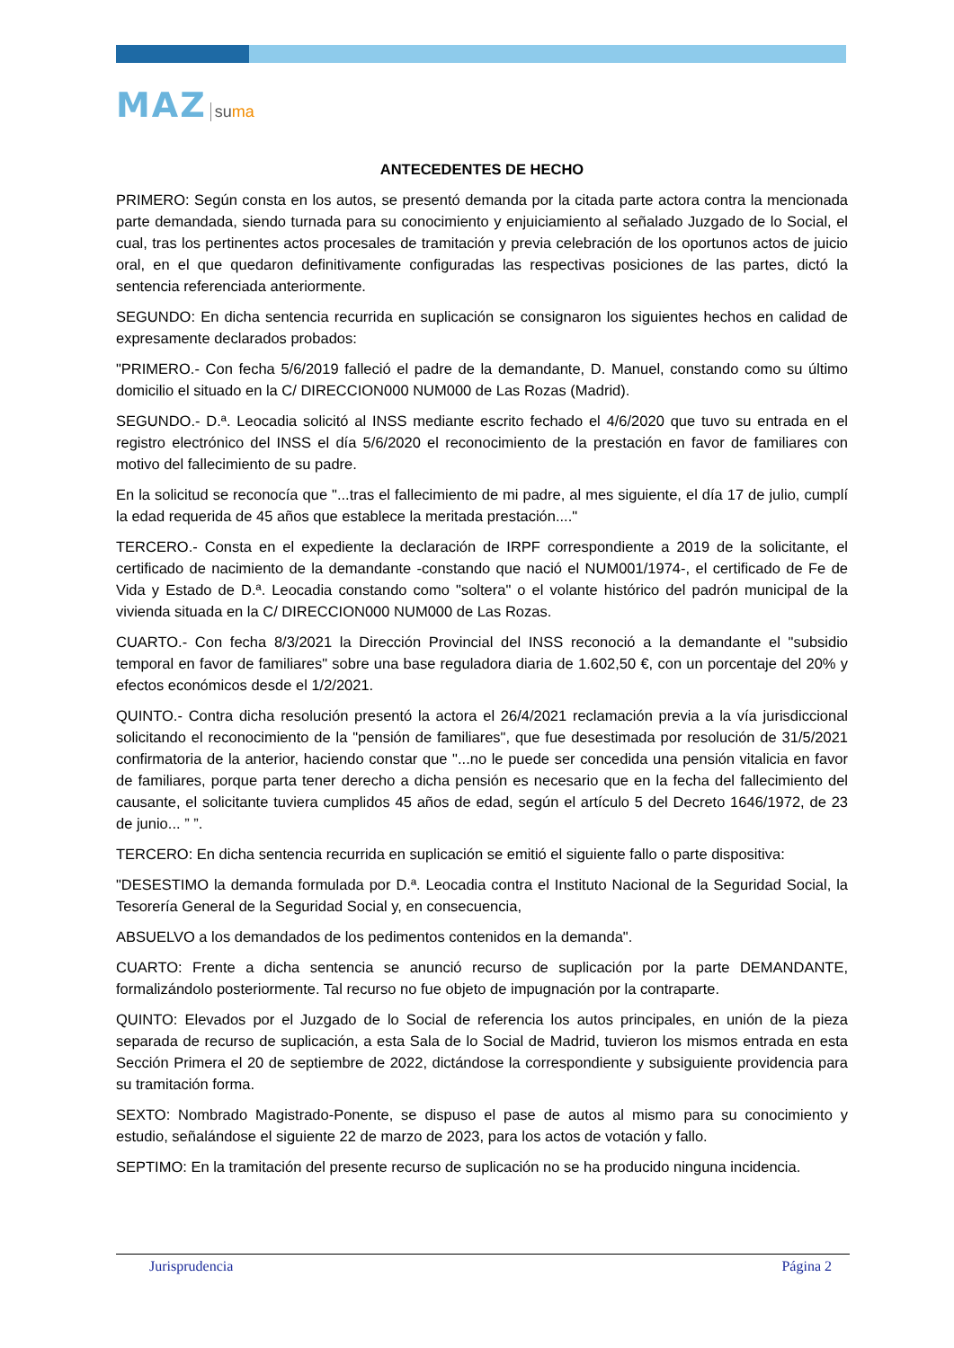MAZ suma
ANTECEDENTES DE HECHO
PRIMERO: Según consta en los autos, se presentó demanda por la citada parte actora contra la mencionada parte demandada, siendo turnada para su conocimiento y enjuiciamiento al señalado Juzgado de lo Social, el cual, tras los pertinentes actos procesales de tramitación y previa celebración de los oportunos actos de juicio oral, en el que quedaron definitivamente configuradas las respectivas posiciones de las partes, dictó la sentencia referenciada anteriormente.
SEGUNDO: En dicha sentencia recurrida en suplicación se consignaron los siguientes hechos en calidad de expresamente declarados probados:
"PRIMERO.- Con fecha 5/6/2019 falleció el padre de la demandante, D. Manuel, constando como su último domicilio el situado en la C/ DIRECCION000 NUM000 de Las Rozas (Madrid).
SEGUNDO.- D.ª. Leocadia solicitó al INSS mediante escrito fechado el 4/6/2020 que tuvo su entrada en el registro electrónico del INSS el día 5/6/2020 el reconocimiento de la prestación en favor de familiares con motivo del fallecimiento de su padre.
En la solicitud se reconocía que "...tras el fallecimiento de mi padre, al mes siguiente, el día 17 de julio, cumplí la edad requerida de 45 años que establece la meritada prestación...."
TERCERO.- Consta en el expediente la declaración de IRPF correspondiente a 2019 de la solicitante, el certificado de nacimiento de la demandante -constando que nació el NUM001/1974-, el certificado de Fe de Vida y Estado de D.ª. Leocadia constando como "soltera" o el volante histórico del padrón municipal de la vivienda situada en la C/ DIRECCION000 NUM000 de Las Rozas.
CUARTO.- Con fecha 8/3/2021 la Dirección Provincial del INSS reconoció a la demandante el "subsidio temporal en favor de familiares" sobre una base reguladora diaria de 1.602,50 €, con un porcentaje del 20% y efectos económicos desde el 1/2/2021.
QUINTO.- Contra dicha resolución presentó la actora el 26/4/2021 reclamación previa a la vía jurisdiccional solicitando el reconocimiento de la "pensión de familiares", que fue desestimada por resolución de 31/5/2021 confirmatoria de la anterior, haciendo constar que "...no le puede ser concedida una pensión vitalicia en favor de familiares, porque parta tener derecho a dicha pensión es necesario que en la fecha del fallecimiento del causante, el solicitante tuviera cumplidos 45 años de edad, según el artículo 5 del Decreto 1646/1972, de 23 de junio... ” ”.
TERCERO: En dicha sentencia recurrida en suplicación se emitió el siguiente fallo o parte dispositiva:
"DESESTIMO la demanda formulada por D.ª. Leocadia contra el Instituto Nacional de la Seguridad Social, la Tesorería General de la Seguridad Social y, en consecuencia,
ABSUELVO a los demandados de los pedimentos contenidos en la demanda".
CUARTO: Frente a dicha sentencia se anunció recurso de suplicación por la parte DEMANDANTE, formalizándolo posteriormente. Tal recurso no fue objeto de impugnación por la contraparte.
QUINTO: Elevados por el Juzgado de lo Social de referencia los autos principales, en unión de la pieza separada de recurso de suplicación, a esta Sala de lo Social de Madrid, tuvieron los mismos entrada en esta Sección Primera el 20 de septiembre de 2022, dictándose la correspondiente y subsiguiente providencia para su tramitación forma.
SEXTO: Nombrado Magistrado-Ponente, se dispuso el pase de autos al mismo para su conocimiento y estudio, señalándose el siguiente 22 de marzo de 2023, para los actos de votación y fallo.
SEPTIMO: En la tramitación del presente recurso de suplicación no se ha producido ninguna incidencia.
Jurisprudencia Página 2